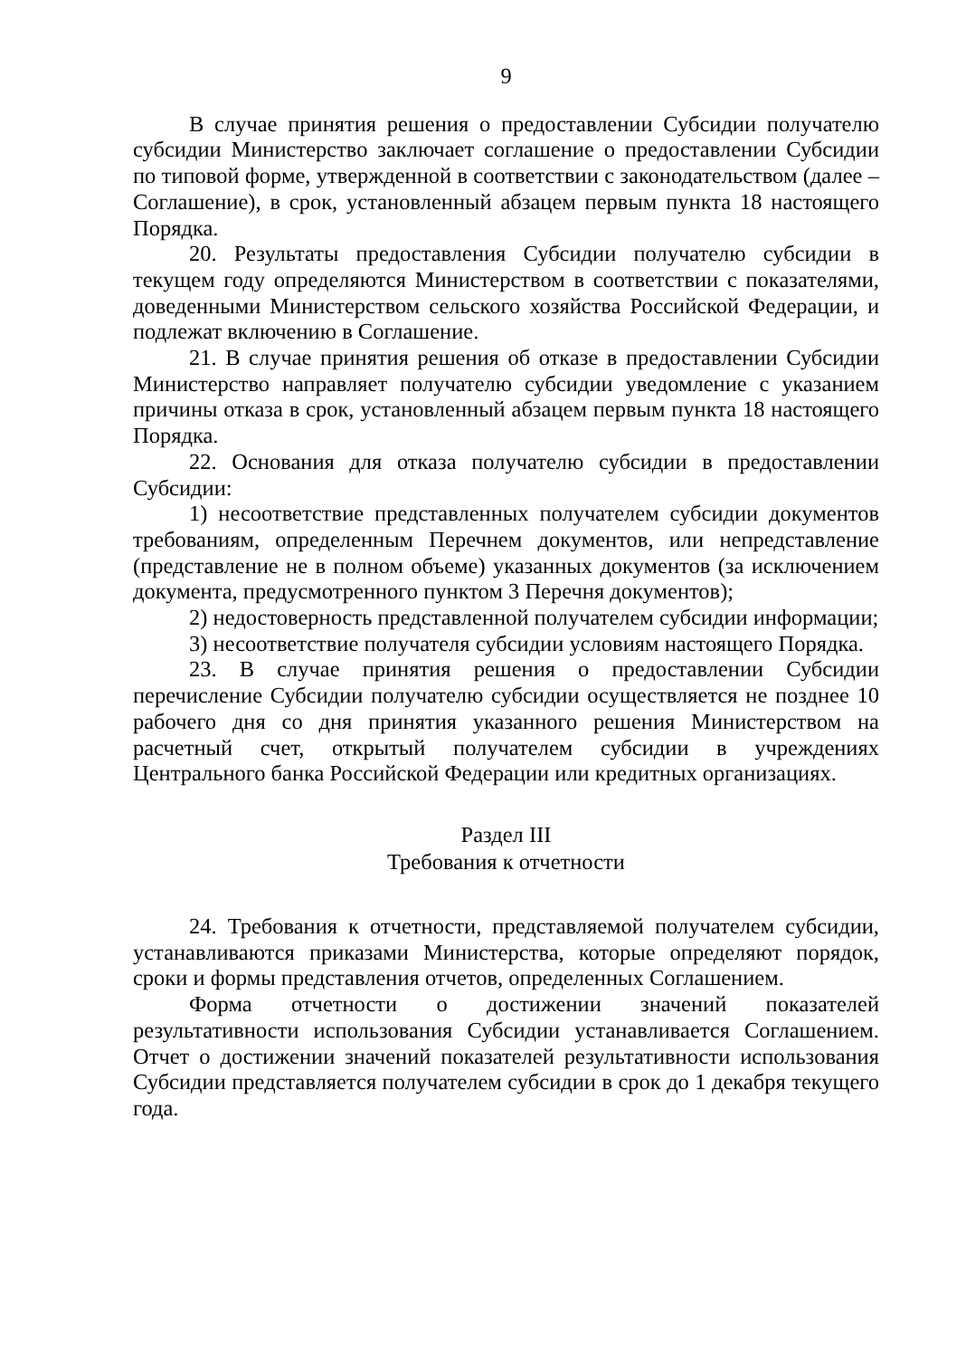9
В случае принятия решения о предоставлении Субсидии получателю субсидии Министерство заключает соглашение о предоставлении Субсидии по типовой форме, утвержденной в соответствии с законодательством (далее – Соглашение), в срок, установленный абзацем первым пункта 18 настоящего Порядка.
20. Результаты предоставления Субсидии получателю субсидии в текущем году определяются Министерством в соответствии с показателями, доведенными Министерством сельского хозяйства Российской Федерации, и подлежат включению в Соглашение.
21. В случае принятия решения об отказе в предоставлении Субсидии Министерство направляет получателю субсидии уведомление с указанием причины отказа в срок, установленный абзацем первым пункта 18 настоящего Порядка.
22. Основания для отказа получателю субсидии в предоставлении Субсидии:
1) несоответствие представленных получателем субсидии документов требованиям, определенным Перечнем документов, или непредставление (представление не в полном объеме) указанных документов (за исключением документа, предусмотренного пунктом 3 Перечня документов);
2) недостоверность представленной получателем субсидии информации;
3) несоответствие получателя субсидии условиям настоящего Порядка.
23. В случае принятия решения о предоставлении Субсидии перечисление Субсидии получателю субсидии осуществляется не позднее 10 рабочего дня со дня принятия указанного решения Министерством на расчетный счет, открытый получателем субсидии в учреждениях Центрального банка Российской Федерации или кредитных организациях.
Раздел III
Требования к отчетности
24. Требования к отчетности, представляемой получателем субсидии, устанавливаются приказами Министерства, которые определяют порядок, сроки и формы представления отчетов, определенных Соглашением.
Форма отчетности о достижении значений показателей результативности использования Субсидии устанавливается Соглашением. Отчет о достижении значений показателей результативности использования Субсидии представляется получателем субсидии в срок до 1 декабря текущего года.